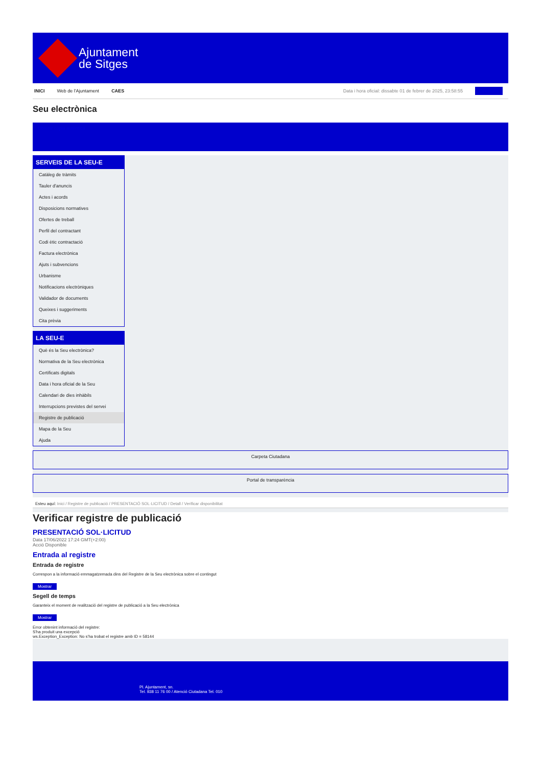Ajuntament
de Sitges
INICI Web de l'Ajuntament CAES
Data i hora oficial: dissabte 01 de febrer de 2025, 23:58:55 Directoris
Seu electrònica
Obtenir còpia autèntica
SERVEIS DE LA SEU-E
Catàleg de tràmits
Tauler d'anuncis
Actes i acords
Disposicions normatives
Ofertes de treball
Perfil del contractant
Codi ètic contractació
Factura electrònica
Ajuts i subvencions
Urbanisme
Notificacions electròniques
Validador de documents
Queixes i suggeriments
Cita prèvia
LA SEU-E
Què és la Seu electrònica?
Normativa de la Seu electrònica
Certificats digitals
Data i hora oficial de la Seu
Calendari de dies inhàbils
Interrupcions previstes del servei
Registre de publicació
Mapa de la Seu
Ajuda
Carpeta Ciutadana
Portal de transparència
Esteu aquí: Inici / Registre de publicació / PRESENTACIÓ SOL·LICITUD / Detall / Verificar disponibilitat
Verificar registre de publicació
PRESENTACIÓ SOL·LICITUD
Data 17/06/2022 17:24 GMT(+2:00)
Acció Disponible
Entrada al registre
Entrada de registre
Correspon a la informació emmagatzemada dins del Registre de la Seu electrònica sobre el contingut
Mostrar
Segell de temps
Garanteix el moment de realització del registre de publicació a la Seu electrònica
Mostrar
Error obtenint informació del registre:
S'ha produit una excepció
ws.Exception_Exception: No s'ha trobat el registre amb ID = 58144
Pl. Ajuntament, sn.
Tel. 938 11 76 00 / Atenció Ciutadana Tel. 010